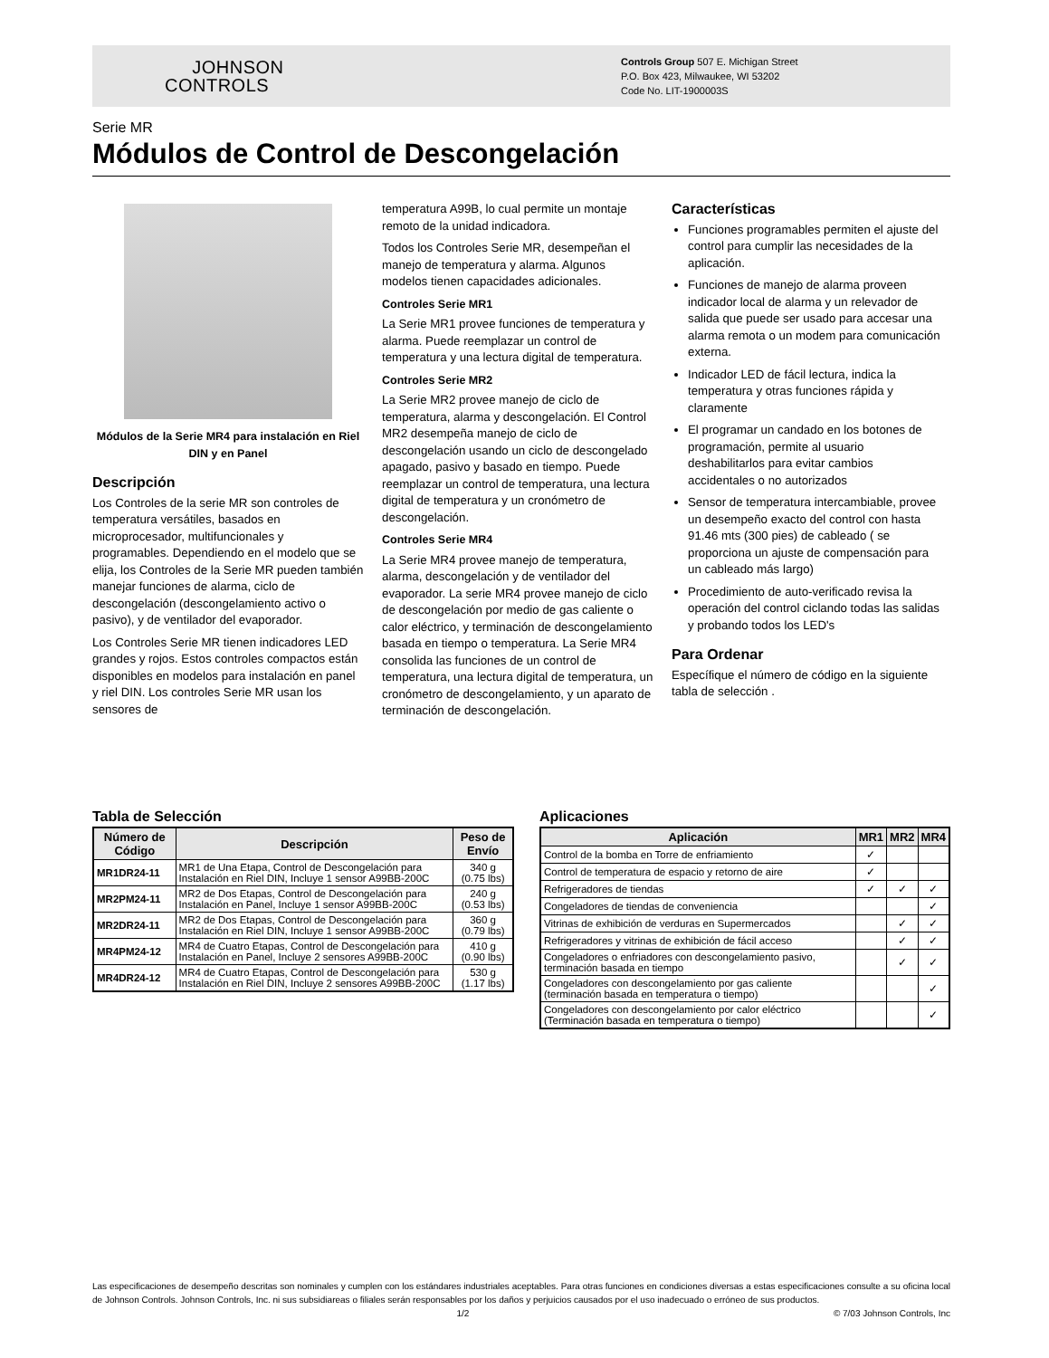JOHNSON
CONTROLS
Controls Group 507 E. Michigan Street
P.O. Box 423, Milwaukee, WI 53202
Code No. LIT-1900003S
Serie MR
Módulos de Control de Descongelación
Módulos de la Serie MR4 para instalación en Riel DIN y en Panel
Descripción
Los Controles de la serie MR son controles de temperatura versátiles, basados en microprocesador, multifuncionales y programables. Dependiendo en el modelo que se elija, los Controles de la Serie MR pueden también manejar funciones de alarma, ciclo de descongelación (descongelamiento activo o pasivo), y de ventilador del evaporador.
Los Controles Serie MR tienen indicadores LED grandes y rojos. Estos controles compactos están disponibles en modelos para instalación en panel y riel DIN. Los controles Serie MR usan los sensores de
temperatura A99B, lo cual permite un montaje remoto de la unidad indicadora.
Todos los Controles Serie MR, desempeñan el manejo de temperatura y alarma. Algunos modelos tienen capacidades adicionales.
Controles Serie MR1
La Serie MR1 provee funciones de temperatura y alarma. Puede reemplazar un control de temperatura y una lectura digital de temperatura.
Controles Serie MR2
La Serie MR2 provee manejo de ciclo de temperatura, alarma y descongelación. El Control MR2 desempeña manejo de ciclo de descongelación usando un ciclo de descongelado apagado, pasivo y basado en tiempo. Puede reemplazar un control de temperatura, una lectura digital de temperatura y un cronómetro de descongelación.
Controles Serie MR4
La Serie MR4 provee manejo de temperatura, alarma, descongelación y de ventilador del evaporador. La serie MR4 provee manejo de ciclo de descongelación por medio de gas caliente o calor eléctrico, y terminación de descongelamiento basada en tiempo o temperatura. La Serie MR4 consolida las funciones de un control de temperatura, una lectura digital de temperatura, un cronómetro de descongelamiento, y un aparato de terminación de descongelación.
Características
Funciones programables permiten el ajuste del control para cumplir las necesidades de la aplicación.
Funciones de manejo de alarma proveen indicador local de alarma y un relevador de salida que puede ser usado para accesar una alarma remota o un modem para comunicación externa.
Indicador LED de fácil lectura, indica la temperatura y otras funciones rápida y claramente
El programar un candado en los botones de programación, permite al usuario deshabilitarlos para evitar cambios accidentales o no autorizados
Sensor de temperatura intercambiable, provee un desempeño exacto del control con hasta 91.46 mts (300 pies) de cableado ( se proporciona un ajuste de compensación para un cableado más largo)
Procedimiento de auto-verificado revisa la operación del control ciclando todas las salidas y probando todos los LED's
Para Ordenar
Específique el número de código en la siguiente tabla de selección .
Tabla de Selección
| Número de Código | Descripción | Peso de Envío |
| --- | --- | --- |
| MR1DR24-11 | MR1 de Una Etapa, Control de Descongelación para Instalación en Riel DIN, Incluye 1 sensor A99BB-200C | 340 g (0.75 lbs) |
| MR2PM24-11 | MR2 de Dos Etapas, Control de Descongelación para Instalación en Panel, Incluye 1 sensor A99BB-200C | 240 g (0.53 lbs) |
| MR2DR24-11 | MR2 de Dos Etapas, Control de Descongelación para Instalación en Riel DIN, Incluye 1 sensor A99BB-200C | 360 g (0.79 lbs) |
| MR4PM24-12 | MR4 de Cuatro Etapas, Control de Descongelación para Instalación en Panel, Incluye 2 sensores A99BB-200C | 410 g (0.90 lbs) |
| MR4DR24-12 | MR4 de Cuatro Etapas, Control de Descongelación para Instalación en Riel DIN, Incluye 2 sensores A99BB-200C | 530 g (1.17 lbs) |
Aplicaciones
| Aplicación | MR1 | MR2 | MR4 |
| --- | --- | --- | --- |
| Control de la bomba en Torre de enfriamiento | ✓ | | |
| Control de temperatura de espacio y retorno de aire | ✓ | | |
| Refrigeradores de tiendas | ✓ | ✓ | ✓ |
| Congeladores de tiendas de conveniencia | | | ✓ |
| Vitrinas de exhibición de verduras en Supermercados | | ✓ | ✓ |
| Refrigeradores y vitrinas de exhibición de fácil acceso | | ✓ | ✓ |
| Congeladores o enfriadores con descongelamiento pasivo, terminación basada en tiempo | | ✓ | ✓ |
| Congeladores con descongelamiento por gas caliente (terminación basada en temperatura o tiempo) | | | ✓ |
| Congeladores con descongelamiento por calor eléctrico (Terminación basada en temperatura o tiempo) | | | ✓ |
Las especificaciones de desempeño descritas son nominales y cumplen con los estándares industriales aceptables. Para otras funciones en condiciones diversas a estas especificaciones consulte a su oficina local de Johnson Controls. Johnson Controls, Inc. ni sus subsidiareas o filiales serán responsables por los daños y perjuicios causados por el uso inadecuado o erróneo de sus productos.
1/2 © 7/03 Johnson Controls, Inc